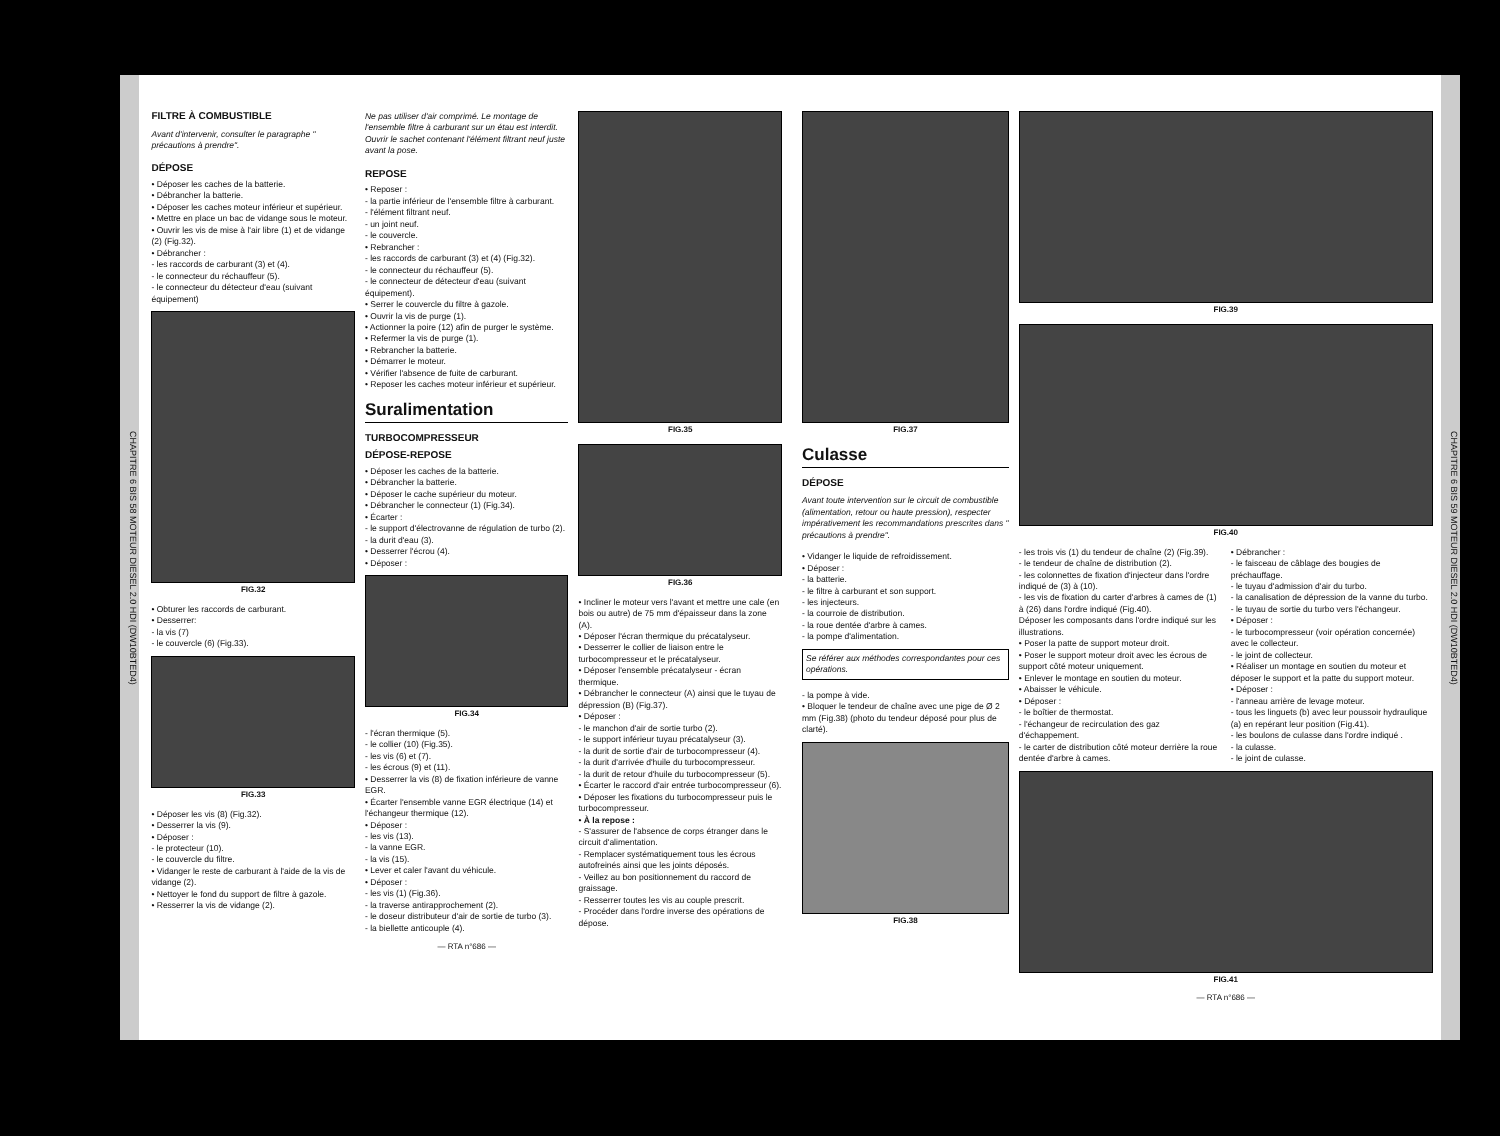CHAPITRE 6 BIS 58 MOTEUR DIESEL 2.0 HDI (DW10BTED4)
FILTRE À COMBUSTIBLE
Avant d'intervenir, consulter le paragraphe " précautions à prendre".
DÉPOSE
• Déposer les caches de la batterie.
• Débrancher la batterie.
• Déposer les caches moteur inférieur et supérieur.
• Mettre en place un bac de vidange sous le moteur.
• Ouvrir les vis de mise à l'air libre (1) et de vidange (2) (Fig.32).
• Débrancher :
- les raccords de carburant (3) et (4).
- le connecteur du réchauffeur (5).
- le connecteur du détecteur d'eau (suivant équipement)
FIG.32
• Obturer les raccords de carburant.
• Desserrer:
- la vis (7)
- le couvercle (6) (Fig.33).
FIG.33
• Déposer les vis (8) (Fig.32).
• Desserrer la vis (9).
• Déposer :
- le protecteur (10).
- le couvercle du filtre.
• Vidanger le reste de carburant à l'aide de la vis de vidange (2).
• Nettoyer le fond du support de filtre à gazole.
• Resserrer la vis de vidange (2).
Ne pas utiliser d'air comprimé. Le montage de l'ensemble filtre à carburant sur un étau est interdit. Ouvrir le sachet contenant l'élément filtrant neuf juste avant la pose.
REPOSE
• Reposer :
- la partie inférieur de l'ensemble filtre à carburant.
- l'élément filtrant neuf.
- un joint neuf.
- le couvercle.
• Rebrancher :
- les raccords de carburant (3) et (4) (Fig.32).
- le connecteur du réchauffeur (5).
- le connecteur de détecteur d'eau (suivant équipement).
• Serrer le couvercle du filtre à gazole.
• Ouvrir la vis de purge (1).
• Actionner la poire (12) afin de purger le système.
• Refermer la vis de purge (1).
• Rebrancher la batterie.
• Démarrer le moteur.
• Vérifier l'absence de fuite de carburant.
• Reposer les caches moteur inférieur et supérieur.
Suralimentation
TURBOCOMPRESSEUR
DÉPOSE-REPOSE
• Déposer les caches de la batterie.
• Débrancher la batterie.
• Déposer le cache supérieur du moteur.
• Débrancher le connecteur (1) (Fig.34).
• Écarter :
- le support d'électrovanne de régulation de turbo (2).
- la durit d'eau (3).
• Desserrer l'écrou (4).
• Déposer :
FIG.34
- l'écran thermique (5).
- le collier (10) (Fig.35).
- les vis (6) et (7).
- les écrous (9) et (11).
• Desserrer la vis (8) de fixation inférieure de vanne EGR.
• Écarter l'ensemble vanne EGR électrique (14) et l'échangeur thermique (12).
• Déposer :
- les vis (13).
- la vanne EGR.
- la vis (15).
• Lever et caler l'avant du véhicule.
• Déposer :
- les vis (1) (Fig.36).
- la traverse antirapprochement (2).
- le doseur distributeur d'air de sortie de turbo (3).
- la biellette anticouple (4).
— RTA n°686 —
FIG.35
FIG.36
• Incliner le moteur vers l'avant et mettre une cale (en bois ou autre) de 75 mm d'épaisseur dans la zone (A).
• Déposer l'écran thermique du précatalyseur.
• Desserrer le collier de liaison entre le turbocompresseur et le précatalyseur.
• Déposer l'ensemble précatalyseur - écran thermique.
• Débrancher le connecteur (A) ainsi que le tuyau de dépression (B) (Fig.37).
• Déposer :
- le manchon d'air de sortie turbo (2).
- le support inférieur tuyau précatalyseur (3).
- la durit de sortie d'air de turbocompresseur (4).
- la durit d'arrivée d'huile du turbocompresseur.
- la durit de retour d'huile du turbocompresseur (5).
• Écarter le raccord d'air entrée turbocompresseur (6).
• Déposer les fixations du turbocompresseur puis le turbocompresseur.
• À la repose :
- S'assurer de l'absence de corps étranger dans le circuit d'alimentation.
- Remplacer systématiquement tous les écrous autofreinés ainsi que les joints déposés.
- Veillez au bon positionnement du raccord de graissage.
- Resserrer toutes les vis au couple prescrit.
- Procéder dans l'ordre inverse des opérations de dépose.
FIG.37
Culasse
DÉPOSE
Avant toute intervention sur le circuit de combustible (alimentation, retour ou haute pression), respecter impérativement les recommandations prescrites dans " précautions à prendre".
• Vidanger le liquide de refroidissement.
• Déposer :
- la batterie.
- le filtre à carburant et son support.
- les injecteurs.
- la courroie de distribution.
- la roue dentée d'arbre à cames.
- la pompe d'alimentation.
Se référer aux méthodes correspondantes pour ces opérations.
- la pompe à vide.
• Bloquer le tendeur de chaîne avec une pige de Ø 2 mm (Fig.38) (photo du tendeur déposé pour plus de clarté).
FIG.38
FIG.39
FIG.40
- les trois vis (1) du tendeur de chaîne (2) (Fig.39).
- le tendeur de chaîne de distribution (2).
- les colonnettes de fixation d'injecteur dans l'ordre indiqué de (3) à (10).
- les vis de fixation du carter d'arbres à cames de (1) à (26) dans l'ordre indiqué (Fig.40).
Déposer les composants dans l'ordre indiqué sur les illustrations.
• Poser la patte de support moteur droit.
• Poser le support moteur droit avec les écrous de support côté moteur uniquement.
• Enlever le montage en soutien du moteur.
• Abaisser le véhicule.
• Déposer :
- le boîtier de thermostat.
- l'échangeur de recirculation des gaz d'échappement.
- le carter de distribution côté moteur derrière la roue dentée d'arbre à cames.
• Débrancher :
- le faisceau de câblage des bougies de préchauffage.
- le tuyau d'admission d'air du turbo.
- la canalisation de dépression de la vanne du turbo.
- le tuyau de sortie du turbo vers l'échangeur.
• Déposer :
- le turbocompresseur (voir opération concernée) avec le collecteur.
- le joint de collecteur.
• Réaliser un montage en soutien du moteur et déposer le support et la patte du support moteur.
• Déposer :
- l'anneau arrière de levage moteur.
- tous les linguets (b) avec leur poussoir hydraulique (a) en repérant leur position (Fig.41).
- les boulons de culasse dans l'ordre indiqué .
- la culasse.
- le joint de culasse.
FIG.41
— RTA n°686 —
CHAPITRE 6 BIS 59 MOTEUR DIESEL 2.0 HDI (DW10BTED4)